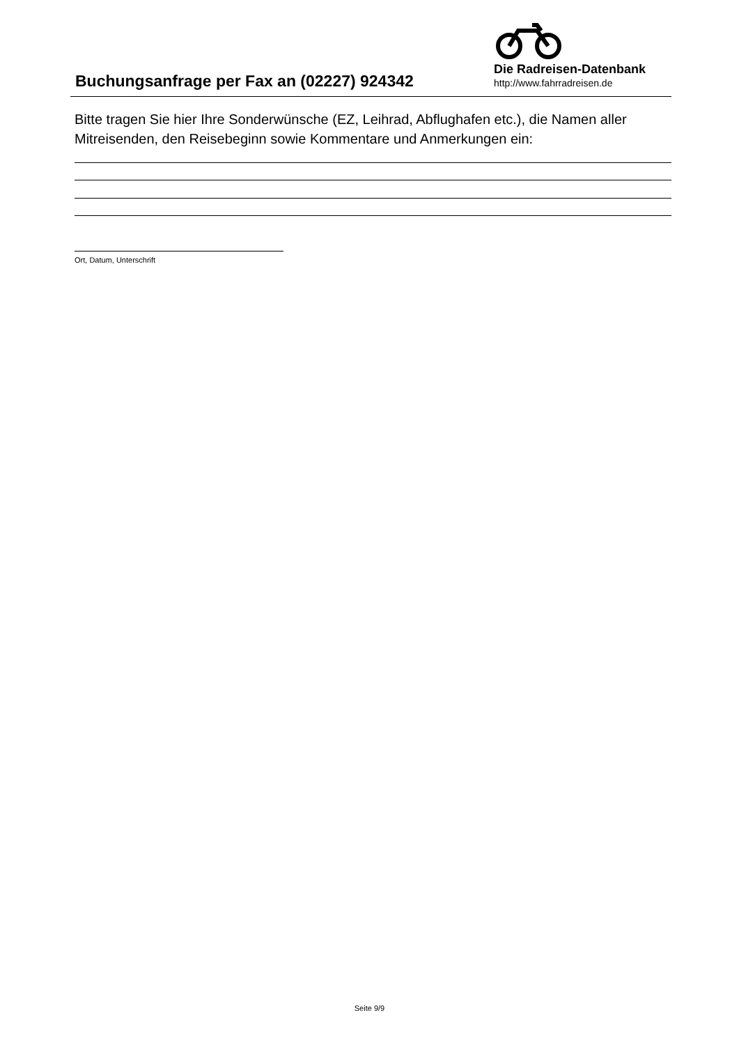Buchungsanfrage per Fax an (02227) 924342
Die Radreisen-Datenbank
http://www.fahrradreisen.de
Bitte tragen Sie hier Ihre Sonderwünsche (EZ, Leihrad, Abflughafen etc.), die Namen aller Mitreisenden, den Reisebeginn sowie Kommentare und Anmerkungen ein:
Ort, Datum, Unterschrift
Seite 9/9